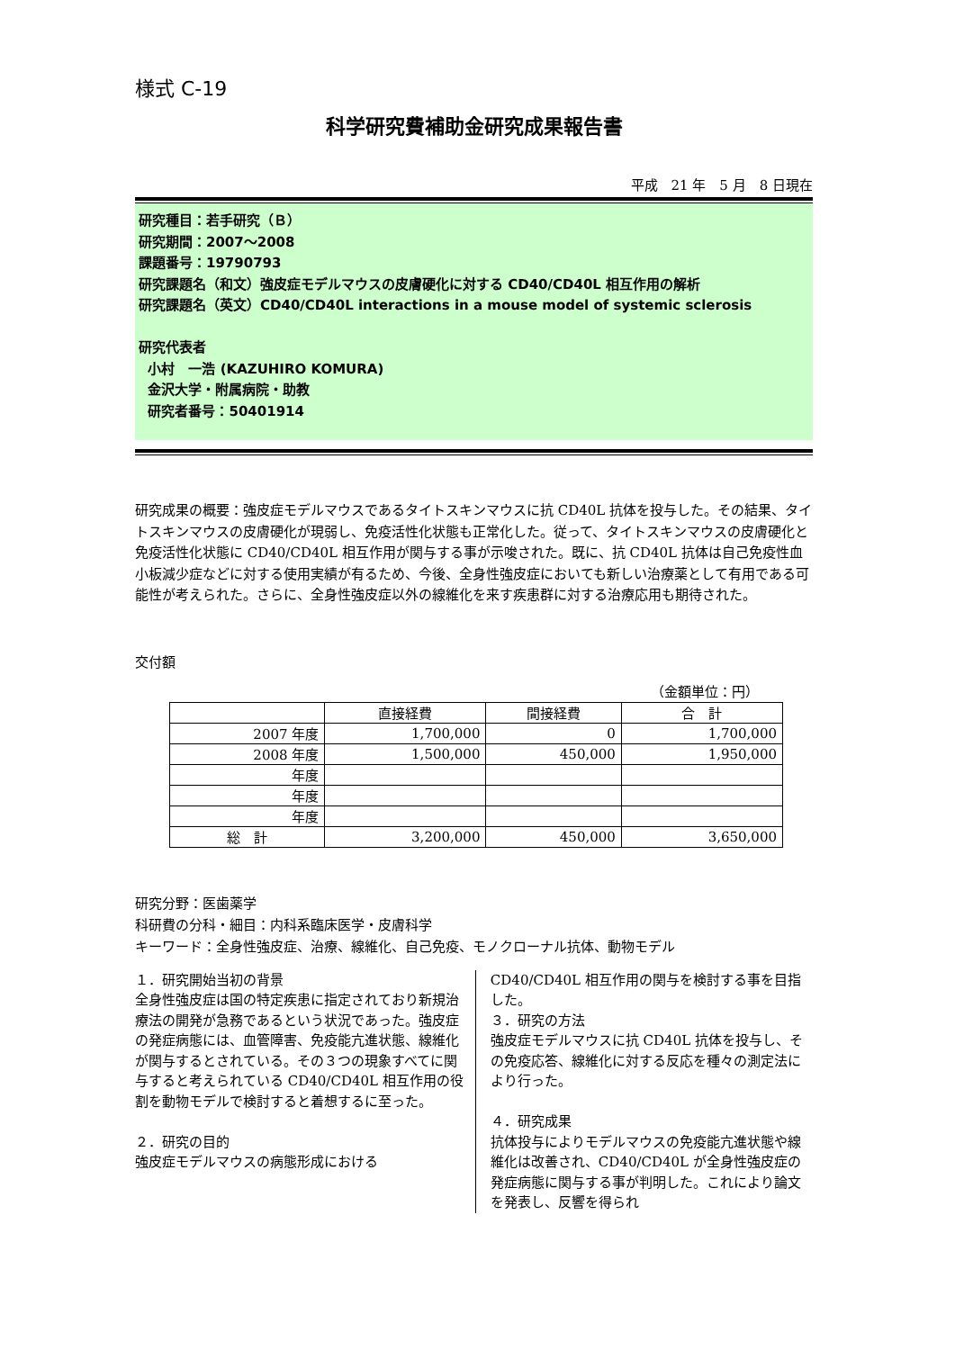様式 C-19
科学研究費補助金研究成果報告書
平成　21 年　5 月　8 日現在
研究種目：若手研究（Ｂ）
研究期間：2007～2008
課題番号：19790793
研究課題名（和文）強皮症モデルマウスの皮膚硬化に対する CD40/CD40L 相互作用の解析
研究課題名（英文）CD40/CD40L interactions in a mouse model of systemic sclerosis
研究代表者
小村　一浩 (KAZUHIRO KOMURA)
金沢大学・附属病院・助教
研究者番号：50401914
研究成果の概要：強皮症モデルマウスであるタイトスキンマウスに抗 CD40L 抗体を投与した。その結果、タイトスキンマウスの皮膚硬化が現弱し、免疫活性化状態も正常化した。従って、タイトスキンマウスの皮膚硬化と免疫活性化状態に CD40/CD40L 相互作用が関与する事が示唆された。既に、抗 CD40L 抗体は自己免疫性血小板減少症などに対する使用実績が有るため、今後、全身性強皮症においても新しい治療薬として有用である可能性が考えられた。さらに、全身性強皮症以外の線維化を来す疾患群に対する治療応用も期待された。
交付額
（金額単位：円）
| | 直接経費 | 間接経費 | 合 計 |
| --- | --- | --- | --- |
| 2007 年度 | 1,700,000 | 0 | 1,700,000 |
| 2008 年度 | 1,500,000 | 450,000 | 1,950,000 |
| 年度 | | | |
| 年度 | | | |
| 年度 | | | |
| 総 計 | 3,200,000 | 450,000 | 3,650,000 |
研究分野：医歯薬学
科研費の分科・細目：内科系臨床医学・皮膚科学
キーワード：全身性強皮症、治療、線維化、自己免疫、モノクローナル抗体、動物モデル
１．研究開始当初の背景
全身性強皮症は国の特定疾患に指定されており新規治療法の開発が急務であるという状況であった。強皮症の発症病態には、血管障害、免疫能亢進状態、線維化が関与するとされている。その３つの現象すべてに関与すると考えられている CD40/CD40L 相互作用の役割を動物モデルで検討すると着想するに至った。
２．研究の目的
強皮症モデルマウスの病態形成における
CD40/CD40L 相互作用の関与を検討する事を目指した。
３．研究の方法
強皮症モデルマウスに抗 CD40L 抗体を投与し、その免疫応答、線維化に対する反応を種々の測定法により行った。
４．研究成果
抗体投与によりモデルマウスの免疫能亢進状態や線維化は改善され、CD40/CD40L が全身性強皮症の発症病態に関与する事が判明した。これにより論文を発表し、反響を得られ